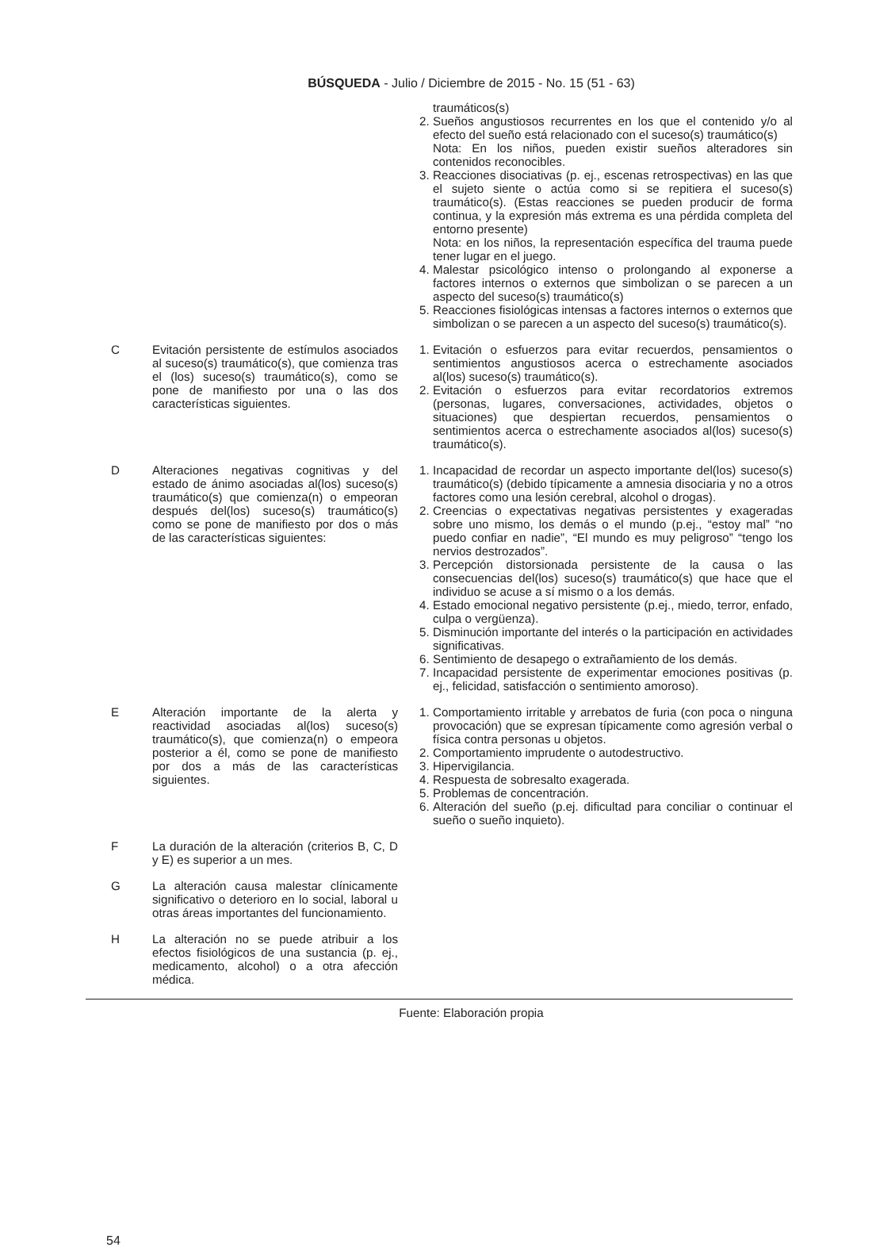BÚSQUEDA - Julio / Diciembre de 2015 - No. 15 (51 - 63)
| | | traumáticos(s) 2. Sueños angustiosos recurrentes en los que el contenido y/o al efecto del sueño está relacionado con el suceso(s) traumático(s) Nota: En los niños, pueden existir sueños alteradores sin contenidos reconocibles. 3. Reacciones disociativas (p. ej., escenas retrospectivas) en las que el sujeto siente o actúa como si se repitiera el suceso(s) traumático(s). (Estas reacciones se pueden producir de forma continua, y la expresión más extrema es una pérdida completa del entorno presente) Nota: en los niños, la representación específica del trauma puede tener lugar en el juego. 4. Malestar psicológico intenso o prolongando al exponerse a factores internos o externos que simbolizan o se parecen a un aspecto del suceso(s) traumático(s) 5. Reacciones fisiológicas intensas a factores internos o externos que simbolizan o se parecen a un aspecto del suceso(s) traumático(s). |
| C | Evitación persistente de estímulos asociados al suceso(s) traumático(s), que comienza tras el (los) suceso(s) traumático(s), como se pone de manifiesto por una o las dos características siguientes. | 1. Evitación o esfuerzos para evitar recuerdos, pensamientos o sentimientos angustiosos acerca o estrechamente asociados al(los) suceso(s) traumático(s). 2. Evitación o esfuerzos para evitar recordatorios extremos (personas, lugares, conversaciones, actividades, objetos o situaciones) que despiertan recuerdos, pensamientos o sentimientos acerca o estrechamente asociados al(los) suceso(s) traumático(s). |
| D | Alteraciones negativas cognitivas y del estado de ánimo asociadas al(los) suceso(s) traumático(s) que comienza(n) o empeoran después del(los) suceso(s) traumático(s) como se pone de manifiesto por dos o más de las características siguientes: | 1. Incapacidad de recordar un aspecto importante del(los) suceso(s) traumático(s) (debido típicamente a amnesia disociaria y no a otros factores como una lesión cerebral, alcohol o drogas). 2. Creencias o expectativas negativas persistentes y exageradas sobre uno mismo, los demás o el mundo (p.ej., “estoy mal” “no puedo confiar en nadie”, “El mundo es muy peligroso” “tengo los nervios destrozados”. 3. Percepción distorsionada persistente de la causa o las consecuencias del(los) suceso(s) traumático(s) que hace que el individuo se acuse a sí mismo o a los demás. 4. Estado emocional negativo persistente (p.ej., miedo, terror, enfado, culpa o vergüenza). 5. Disminución importante del interés o la participación en actividades significativas. 6. Sentimiento de desapego o extrañamiento de los demás. 7. Incapacidad persistente de experimentar emociones positivas (p. ej., felicidad, satisfacción o sentimiento amoroso). |
| E | Alteración importante de la alerta y reactividad asociadas al(los) suceso(s) traumático(s), que comienza(n) o empeora posterior a él, como se pone de manifiesto por dos a más de las características siguientes. | 1. Comportamiento irritable y arrebatos de furia (con poca o ninguna provocación) que se expresan típicamente como agresión verbal o física contra personas u objetos. 2. Comportamiento imprudente o autodestructivo. 3. Hipervigilancia. 4. Respuesta de sobresalto exagerada. 5. Problemas de concentración. 6. Alteración del sueño (p.ej. dificultad para conciliar o continuar el sueño o sueño inquieto). |
| F | La duración de la alteración (criterios B, C, D y E) es superior a un mes. | |
| G | La alteración causa malestar clínicamente significativo o deterioro en lo social, laboral u otras áreas importantes del funcionamiento. | |
| H | La alteración no se puede atribuir a los efectos fisiológicos de una sustancia (p. ej., medicamento, alcohol) o a otra afección médica. | |
Fuente: Elaboración propia
54